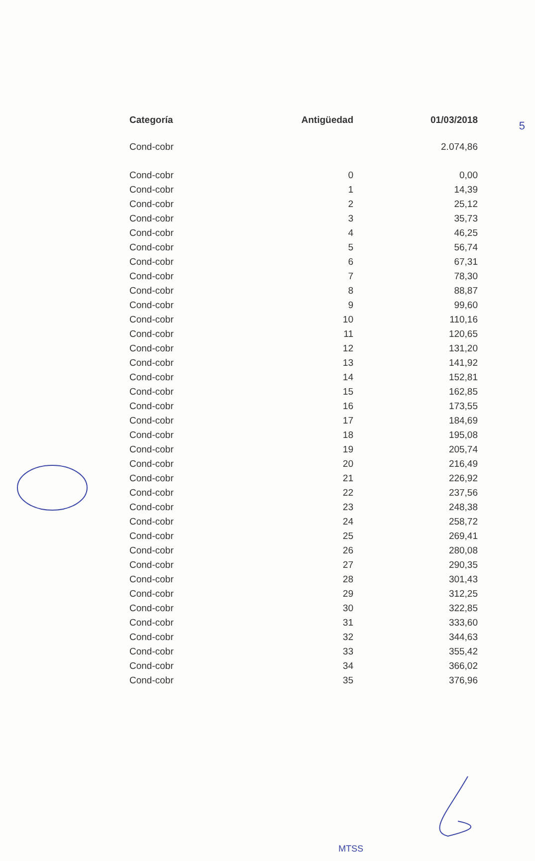5
| Categoría | Antigüedad | 01/03/2018 |
| --- | --- | --- |
| Cond-cobr | | 2.074,86 |
| Cond-cobr | 0 | 0,00 |
| Cond-cobr | 1 | 14,39 |
| Cond-cobr | 2 | 25,12 |
| Cond-cobr | 3 | 35,73 |
| Cond-cobr | 4 | 46,25 |
| Cond-cobr | 5 | 56,74 |
| Cond-cobr | 6 | 67,31 |
| Cond-cobr | 7 | 78,30 |
| Cond-cobr | 8 | 88,87 |
| Cond-cobr | 9 | 99,60 |
| Cond-cobr | 10 | 110,16 |
| Cond-cobr | 11 | 120,65 |
| Cond-cobr | 12 | 131,20 |
| Cond-cobr | 13 | 141,92 |
| Cond-cobr | 14 | 152,81 |
| Cond-cobr | 15 | 162,85 |
| Cond-cobr | 16 | 173,55 |
| Cond-cobr | 17 | 184,69 |
| Cond-cobr | 18 | 195,08 |
| Cond-cobr | 19 | 205,74 |
| Cond-cobr | 20 | 216,49 |
| Cond-cobr | 21 | 226,92 |
| Cond-cobr | 22 | 237,56 |
| Cond-cobr | 23 | 248,38 |
| Cond-cobr | 24 | 258,72 |
| Cond-cobr | 25 | 269,41 |
| Cond-cobr | 26 | 280,08 |
| Cond-cobr | 27 | 290,35 |
| Cond-cobr | 28 | 301,43 |
| Cond-cobr | 29 | 312,25 |
| Cond-cobr | 30 | 322,85 |
| Cond-cobr | 31 | 333,60 |
| Cond-cobr | 32 | 344,63 |
| Cond-cobr | 33 | 355,42 |
| Cond-cobr | 34 | 366,02 |
| Cond-cobr | 35 | 376,96 |
MTSS